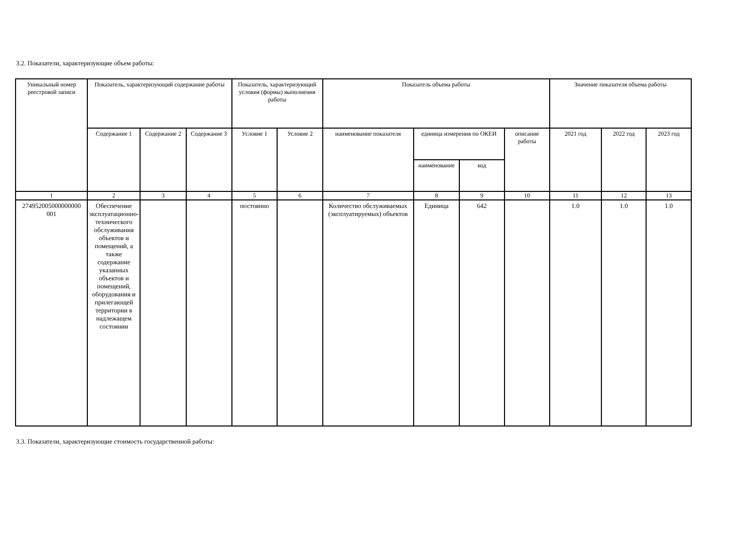3.2. Показатели, характеризующие объем работы:
| Уникальный номер реестровой записи | Показатель, характеризующий содержание работы | | | Показатель, характеризующий условия (формы) выполнения работы | | Показатель объема работы | | | | Значение показателя объема работы | | |
| --- | --- | --- | --- | --- | --- | --- | --- | --- | --- | --- | --- | --- |
| | Содержание 1 | Содержание 2 | Содержание 3 | Условие 1 | Условие 2 | наименование показателя | единица измерения по ОКЕИ | | описание работы | 2021 год | 2022 год | 2023 год |
| | | | | | | | наименование | код | | | | |
| 1 | 2 | 3 | 4 | 5 | 6 | 7 | 8 | 9 | 10 | 11 | 12 | 13 |
| 274952005000000000 001 | Обеспечение эксплуатационно-технического обслуживания объектов и помещений, а также содержание указанных объектов и помещений, оборудования и прилегающей территории в надлежащем состоянии | | | постоянно | | Количество обслуживаемых (эксплуатируемых) объектов | Единица | 642 | | 1.0 | 1.0 | 1.0 |
3.3. Показатели, характеризующие стоимость государственной работы: